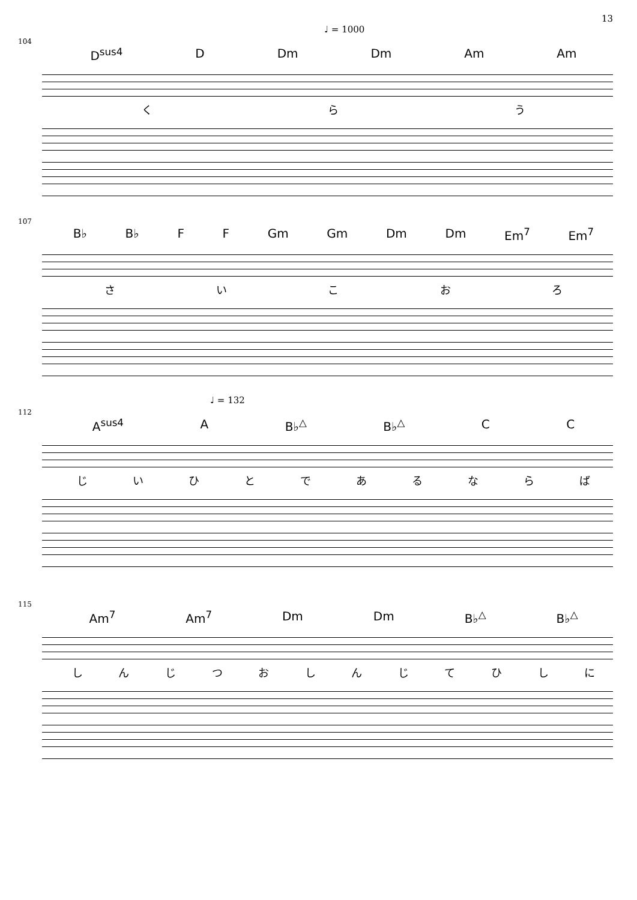13
♩ = 1000
104
D<sup>sus4</sup> D Dm Dm Am Am
くらう
107
B♭ B♭ F F Gm Gm Dm Dm Em<sup>7</sup> Em<sup>7</sup>
さいこおろ
♩ = 132
112
A<sup>sus4</sup> A B♭<sup>△</sup> B♭<sup>△</sup> C C
じいひとであるならば
115
Am<sup>7</sup> Am<sup>7</sup> Dm Dm B♭<sup>△</sup> B♭<sup>△</sup>
しんじつおしんじてひしに